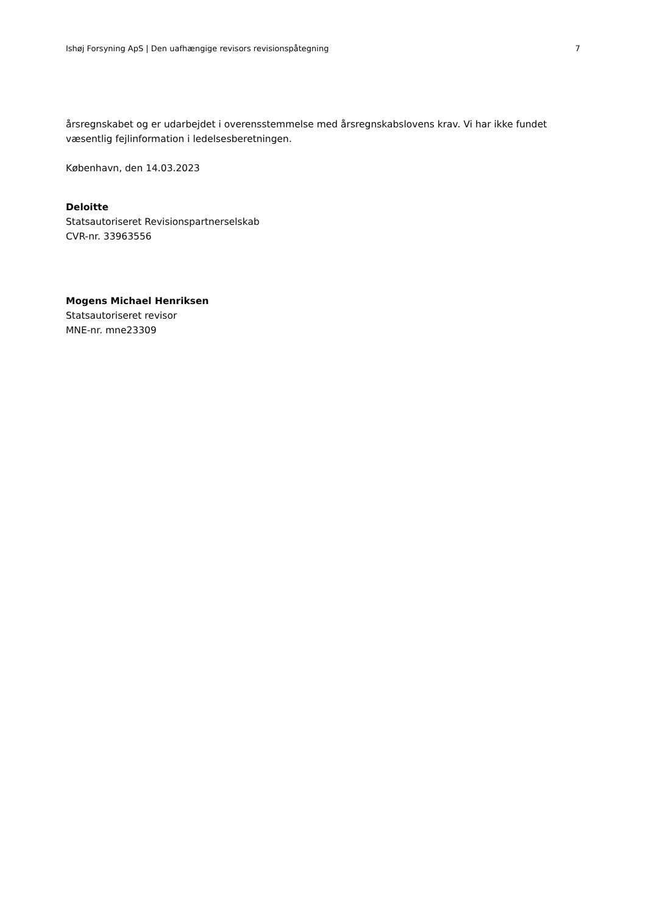Ishøj Forsyning ApS | Den uafhængige revisors revisionspåtegning 7
årsregnskabet og er udarbejdet i overensstemmelse med årsregnskabslovens krav. Vi har ikke fundet væsentlig fejlinformation i ledelsesberetningen.
København, den 14.03.2023
Deloitte
Statsautoriseret Revisionspartnerselskab
CVR-nr. 33963556
Mogens Michael Henriksen
Statsautoriseret revisor
MNE-nr. mne23309